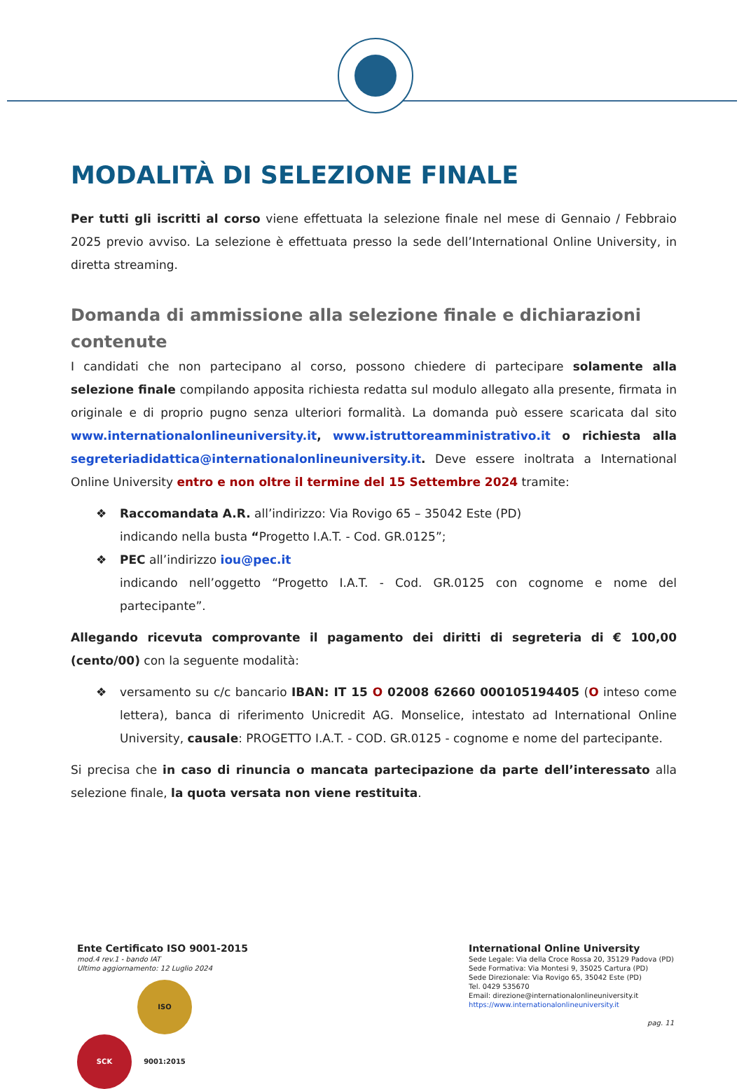MODALITÀ DI SELEZIONE FINALE
Per tutti gli iscritti al corso viene effettuata la selezione finale nel mese di Gennaio / Febbraio 2025 previo avviso. La selezione è effettuata presso la sede dell’International Online University, in diretta streaming.
Domanda di ammissione alla selezione finale e dichiarazioni contenute
I candidati che non partecipano al corso, possono chiedere di partecipare solamente alla selezione finale compilando apposita richiesta redatta sul modulo allegato alla presente, firmata in originale e di proprio pugno senza ulteriori formalità. La domanda può essere scaricata dal sito www.internationalonlineuniversity.it, www.istruttoreamministrativo.it o richiesta alla segreteriadidattica@internationalonlineuniversity.it. Deve essere inoltrata a International Online University entro e non oltre il termine del 15 Settembre 2024 tramite:
❖ Raccomandata A.R. all’indirizzo: Via Rovigo 65 – 35042 Este (PD)
indicando nella busta “Progetto I.A.T. - Cod. GR.0125”;
❖ PEC all’indirizzo iou@pec.it
indicando nell’oggetto “Progetto I.A.T. - Cod. GR.0125 con cognome e nome del partecipante”.
Allegando ricevuta comprovante il pagamento dei diritti di segreteria di € 100,00 (cento/00) con la seguente modalità:
❖ versamento su c/c bancario IBAN: IT 15 O 02008 62660 000105194405 (O inteso come lettera), banca di riferimento Unicredit AG. Monselice, intestato ad International Online University, causale: PROGETTO I.A.T. - COD. GR.0125 - cognome e nome del partecipante.
Si precisa che in caso di rinuncia o mancata partecipazione da parte dell’interessato alla selezione finale, la quota versata non viene restituita.
Ente Certificato ISO 9001-2015
mod.4 rev.1 - bando IAT
Ultimo aggiornamento: 12 Luglio 2024
SCK ISO 9001:2015
International Online University
Sede Legale: Via della Croce Rossa 20, 35129 Padova (PD)
Sede Formativa: Via Montesi 9, 35025 Cartura (PD)
Sede Direzionale: Via Rovigo 65, 35042 Este (PD)
Tel. 0429 535670
Email: direzione@internationalonlineuniversity.it
https://www.internationalonlineuniversity.it
pag. 11